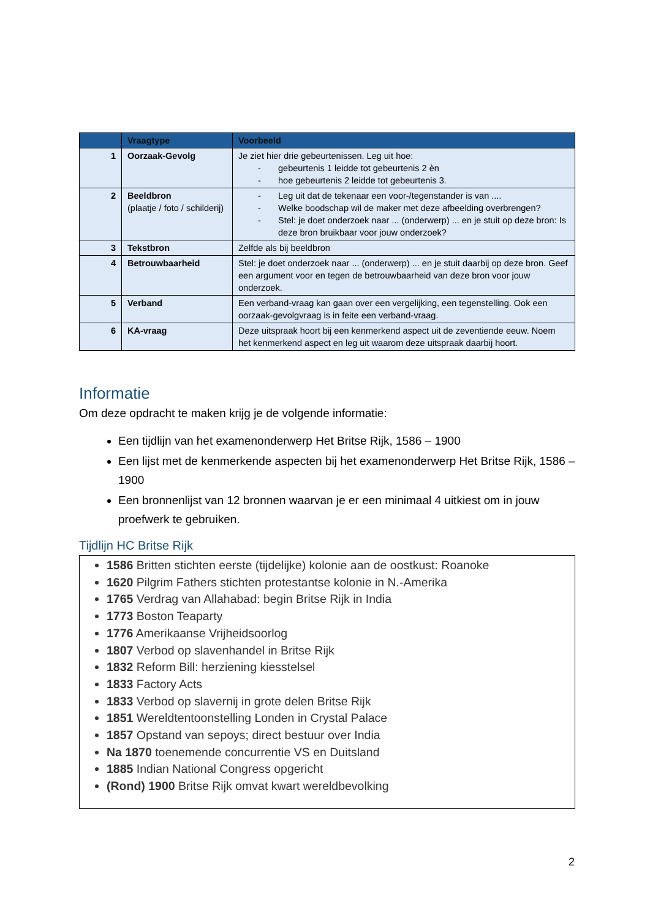| | Vraagtype | Voorbeeld |
| --- | --- | --- |
| 1 | Oorzaak-Gevolg | Je ziet hier drie gebeurtenissen. Leg uit hoe: - gebeurtenis 1 leidde tot gebeurtenis 2 èn - hoe gebeurtenis 2 leidde tot gebeurtenis 3. |
| 2 | Beeldbron (plaatje / foto / schilderij) | - Leg uit dat de tekenaar een voor-/tegenstander is van .... - Welke boodschap wil de maker met deze afbeelding overbrengen? - Stel: je doet onderzoek naar ... (onderwerp) ... en je stuit op deze bron: Is deze bron bruikbaar voor jouw onderzoek? |
| 3 | Tekstbron | Zelfde als bij beeldbron |
| 4 | Betrouwbaarheid | Stel: je doet onderzoek naar ... (onderwerp) ... en je stuit daarbij op deze bron. Geef een argument voor en tegen de betrouwbaarheid van deze bron voor jouw onderzoek. |
| 5 | Verband | Een verband-vraag kan gaan over een vergelijking, een tegenstelling. Ook een oorzaak-gevolgvraag is in feite een verband-vraag. |
| 6 | KA-vraag | Deze uitspraak hoort bij een kenmerkend aspect uit de zeventiende eeuw. Noem het kenmerkend aspect en leg uit waarom deze uitspraak daarbij hoort. |
Informatie
Om deze opdracht te maken krijg je de volgende informatie:
Een tijdlijn van het examenonderwerp Het Britse Rijk, 1586 – 1900
Een lijst met de kenmerkende aspecten bij het examenonderwerp Het Britse Rijk, 1586 – 1900
Een bronnenlijst van 12 bronnen waarvan je er een minimaal 4 uitkiest om in jouw proefwerk te gebruiken.
Tijdlijn HC Britse Rijk
1586 Britten stichten eerste (tijdelijke) kolonie aan de oostkust: Roanoke
1620 Pilgrim Fathers stichten protestantse kolonie in N.-Amerika
1765 Verdrag van Allahabad: begin Britse Rijk in India
1773 Boston Teaparty
1776 Amerikaanse Vrijheidsoorlog
1807 Verbod op slavenhandel in Britse Rijk
1832 Reform Bill: herziening kiesstelsel
1833 Factory Acts
1833 Verbod op slavernij in grote delen Britse Rijk
1851 Wereldtentoonstelling Londen in Crystal Palace
1857 Opstand van sepoys; direct bestuur over India
Na 1870 toenemende concurrentie VS en Duitsland
1885 Indian National Congress opgericht
(Rond) 1900 Britse Rijk omvat kwart wereldbevolking
2